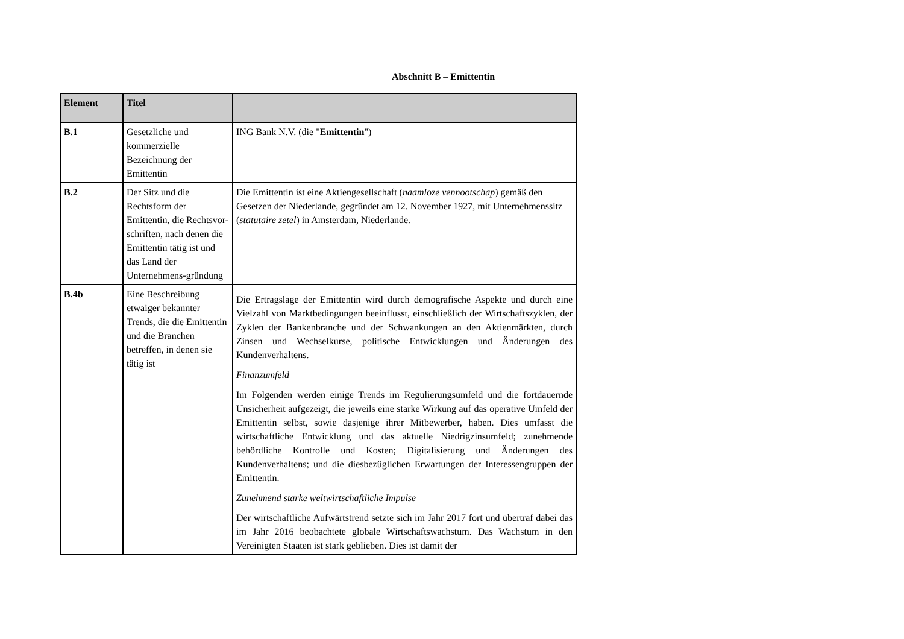Abschnitt B – Emittentin
| Element | Titel | |
| --- | --- | --- |
| B.1 | Gesetzliche und kommerzielle Bezeichnung der Emittentin | ING Bank N.V. (die " Emittentin ") |
| B.2 | Der Sitz und die Rechtsform der Emittentin, die Rechtsvor-schriften, nach denen die Emittentin tätig ist und das Land der Unternehmens-gründung | Die Emittentin ist eine Aktiengesellschaft ( naamloze vennootschap ) gemäß den Gesetzen der Niederlande, gegründet am 12. November 1927, mit Unternehmenssitz ( statutaire zetel ) in Amsterdam, Niederlande. |
| B.4b | Eine Beschreibung etwaiger bekannter Trends, die die Emittentin und die Branchen betreffen, in denen sie tätig ist | Die Ertragslage der Emittentin wird durch demografische Aspekte und durch eine Vielzahl von Marktbedingungen beeinflusst, einschließlich der Wirtschaftszyklen, der Zyklen der Bankenbranche und der Schwankungen an den Aktienmärkten, durch Zinsen und Wechselkurse, politische Entwicklungen und Änderungen des Kundenverhaltens. Finanzumfeld Im Folgenden werden einige Trends im Regulierungsumfeld und die fortdauernde Unsicherheit aufgezeigt, die jeweils eine starke Wirkung auf das operative Umfeld der Emittentin selbst, sowie dasjenige ihrer Mitbewerber, haben. Dies umfasst die wirtschaftliche Entwicklung und das aktuelle Niedrigzinsumfeld; zunehmende behördliche Kontrolle und Kosten; Digitalisierung und Änderungen des Kundenverhaltens; und die diesbezüglichen Erwartungen der Interessengruppen der Emittentin. Zunehmend starke weltwirtschaftliche Impulse Der wirtschaftliche Aufwärtstrend setzte sich im Jahr 2017 fort und übertraf dabei das im Jahr 2016 beobachtete globale Wirtschaftswachstum. Das Wachstum in den Vereinigten Staaten ist stark geblieben. Dies ist damit der |